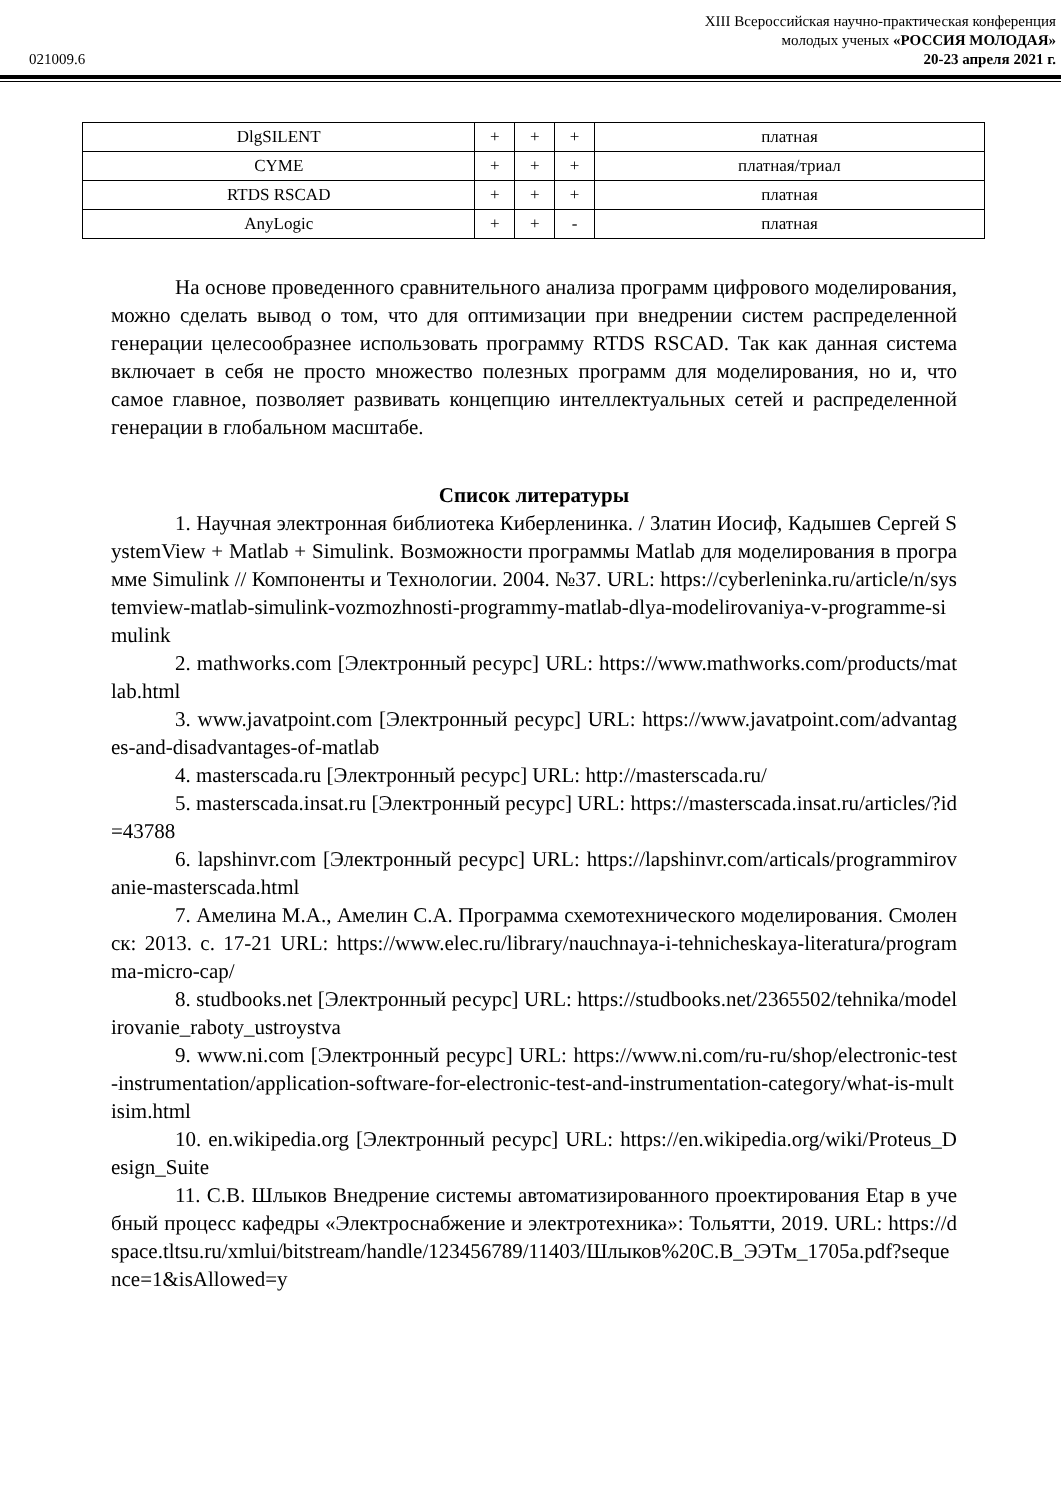XIII Всероссийская научно-практическая конференция
молодых ученых «РОССИЯ МОЛОДАЯ»
021009.6 20-23 апреля 2021 г.
| DlgSILENT | + | + | + | платная |
| CYME | + | + | + | платная/триал |
| RTDS RSCAD | + | + | + | платная |
| AnyLogic | + | + | - | платная |
На основе проведенного сравнительного анализа программ цифрового моделирования, можно сделать вывод о том, что для оптимизации при внедрении систем распределенной генерации целесообразнее использовать программу RTDS RSCAD. Так как данная система включает в себя не просто множество полезных программ для моделирования, но и, что самое главное, позволяет развивать концепцию интеллектуальных сетей и распределенной генерации в глобальном масштабе.
Список литературы
1. Научная электронная библиотека Киберленинка. / Златин Иосиф, Кадышев Сергей SystemView + Matlab + Simulink. Возможности программы Matlab для моделирования в программе Simulink // Компоненты и Технологии. 2004. №37. URL: https://cyberleninka.ru/article/n/systemview-matlab-simulink-vozmozhnosti-programmy-matlab-dlya-modelirovaniya-v-programme-simulink
2. mathworks.com [Электронный ресурс] URL: https://www.mathworks.com/products/matlab.html
3. www.javatpoint.com [Электронный ресурс] URL: https://www.javatpoint.com/advantages-and-disadvantages-of-matlab
4. masterscada.ru [Электронный ресурс] URL: http://masterscada.ru/
5. masterscada.insat.ru [Электронный ресурс] URL: https://masterscada.insat.ru/articles/?id=43788
6. lapshinvr.com [Электронный ресурс] URL: https://lapshinvr.com/articals/programmirovanie-masterscada.html
7. Амелина М.А., Амелин С.А. Программа схемотехнического моделирования. Смоленск: 2013. с. 17-21 URL: https://www.elec.ru/library/nauchnaya-i-tehnicheskaya-literatura/programma-micro-cap/
8. studbooks.net [Электронный ресурс] URL: https://studbooks.net/2365502/tehnika/modelirovanie_raboty_ustroystva
9. www.ni.com [Электронный ресурс] URL: https://www.ni.com/ru-ru/shop/electronic-test-instrumentation/application-software-for-electronic-test-and-instrumentation-category/what-is-multisim.html
10. en.wikipedia.org [Электронный ресурс] URL: https://en.wikipedia.org/wiki/Proteus_Design_Suite
11. С.В. Шлыков Внедрение системы автоматизированного проектирования Etap в учебный процесс кафедры «Электроснабжение и электротехника»: Тольятти, 2019. URL: https://dspace.tltsu.ru/xmlui/bitstream/handle/123456789/11403/Шлыков%20С.В_ЭЭТм_1705a.pdf?sequence=1&isAllowed=y